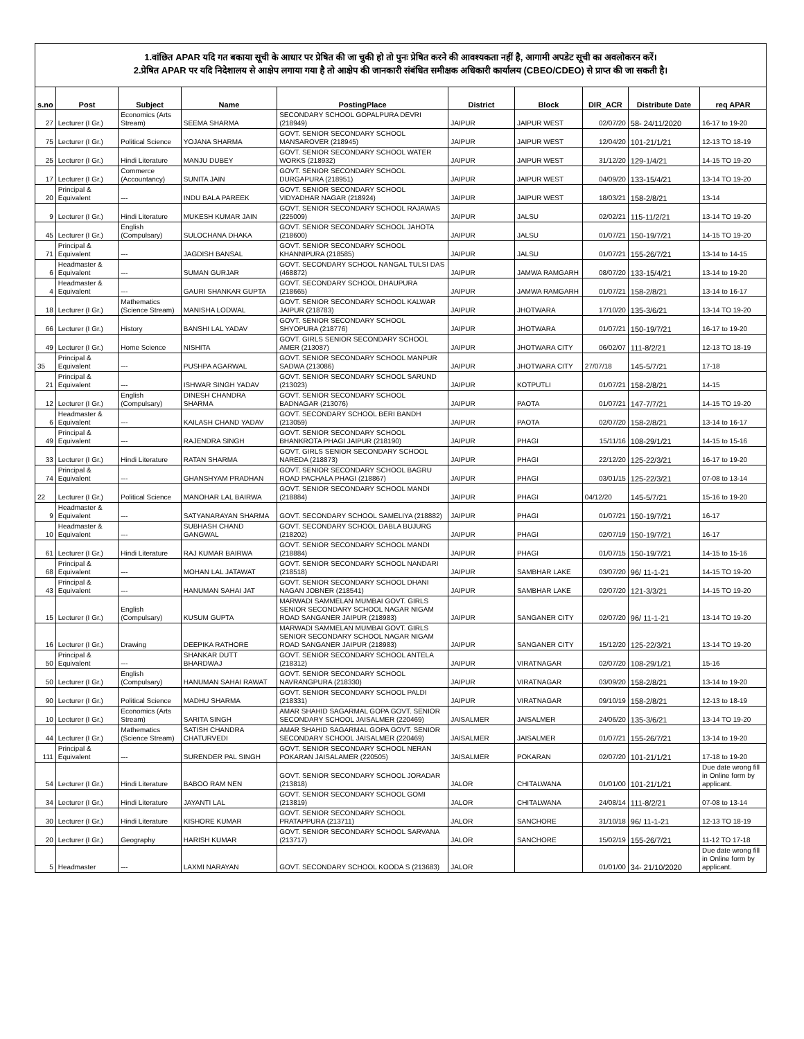1.वांछित APAR यदि गत बकाया सूची के आधार पर प्रेषित की जा चुकी हो तो पुनः प्रेषित करने की आवश्यकता नहीं है, आगामी अपडेट सूची का अवलोकरन करें।
2.प्रेषित APAR पर यदि निदेशालय से आक्षेप लगाया गया है तो आक्षेप की जानकारी संबंधित समीक्षक अधिकारी कार्यालय (CBEO/CDEO) से प्राप्त की जा सकती है।
| s.no | Post | Subject | Name | PostingPlace | District | Block | DIR_ACR | Distribute Date | req APAR |
| --- | --- | --- | --- | --- | --- | --- | --- | --- | --- |
| 27 | Lecturer (I Gr.) | Economics (Arts Stream) | SEEMA SHARMA | SECONDARY SCHOOL GOPALPURA DEVRI (218949) | JAIPUR | JAIPUR WEST | 02/07/20 | 58- 24/11/2020 | 16-17 to 19-20 |
| 75 | Lecturer (I Gr.) | Political Science | YOJANA SHARMA | GOVT. SENIOR SECONDARY SCHOOL MANSAROVER (218945) | JAIPUR | JAIPUR WEST | 12/04/20 | 101-21/1/21 | 12-13 TO 18-19 |
| 25 | Lecturer (I Gr.) | Hindi Literature | MANJU DUBEY | GOVT. SENIOR SECONDARY SCHOOL WATER WORKS (218932) | JAIPUR | JAIPUR WEST | 31/12/20 | 129-1/4/21 | 14-15 TO 19-20 |
| 17 | Lecturer (I Gr.) | Commerce (Accountancy) | SUNITA JAIN | GOVT. SENIOR SECONDARY SCHOOL DURGAPURA (218951) | JAIPUR | JAIPUR WEST | 04/09/20 | 133-15/4/21 | 13-14 TO 19-20 |
| 20 | Principal & Equivalent | --- | INDU BALA PAREEK | GOVT. SENIOR SECONDARY SCHOOL VIDYADHAR NAGAR (218924) | JAIPUR | JAIPUR WEST | 18/03/21 | 158-2/8/21 | 13-14 |
| 9 | Lecturer (I Gr.) | Hindi Literature | MUKESH KUMAR JAIN | GOVT. SENIOR SECONDARY SCHOOL RAJAWAS (225009) | JAIPUR | JALSU | 02/02/21 | 115-11/2/21 | 13-14 TO 19-20 |
| 45 | Lecturer (I Gr.) | English (Compulsary) | SULOCHANA DHAKA | GOVT. SENIOR SECONDARY SCHOOL JAHOTA (218600) | JAIPUR | JALSU | 01/07/21 | 150-19/7/21 | 14-15 TO 19-20 |
| 71 | Principal & Equivalent | --- | JAGDISH BANSAL | GOVT. SENIOR SECONDARY SCHOOL KHANNIPURA (218585) | JAIPUR | JALSU | 01/07/21 | 155-26/7/21 | 13-14 to 14-15 |
| 6 | Headmaster & Equivalent | --- | SUMAN GURJAR | GOVT. SECONDARY SCHOOL NANGAL TULSI DAS (468872) | JAIPUR | JAMWA RAMGARH | 08/07/20 | 133-15/4/21 | 13-14 to 19-20 |
| 4 | Headmaster & Equivalent | --- | GAURI SHANKAR GUPTA | GOVT. SECONDARY SCHOOL DHAUPURA (218665) | JAIPUR | JAMWA RAMGARH | 01/07/21 | 158-2/8/21 | 13-14 to 16-17 |
| 18 | Lecturer (I Gr.) | Mathematics (Science Stream) | MANISHA LODWAL | GOVT. SENIOR SECONDARY SCHOOL KALWAR JAIPUR (218783) | JAIPUR | JHOTWARA | 17/10/20 | 135-3/6/21 | 13-14 TO 19-20 |
| 66 | Lecturer (I Gr.) | History | BANSHI LAL YADAV | GOVT. SENIOR SECONDARY SCHOOL SHYOPURA (218776) | JAIPUR | JHOTWARA | 01/07/21 | 150-19/7/21 | 16-17 to 19-20 |
| 49 | Lecturer (I Gr.) | Home Science | NISHITA | GOVT. GIRLS SENIOR SECONDARY SCHOOL AMER (213087) | JAIPUR | JHOTWARA CITY | 06/02/07 | 111-8/2/21 | 12-13 TO 18-19 |
| 35 | Principal & Equivalent | --- | PUSHPA AGARWAL | GOVT. SENIOR SECONDARY SCHOOL MANPUR SADWA (213086) | JAIPUR | JHOTWARA CITY | 27/07/18 | 145-5/7/21 | 17-18 |
| 21 | Principal & Equivalent | --- | ISHWAR SINGH YADAV | GOVT. SENIOR SECONDARY SCHOOL SARUND (213023) | JAIPUR | KOTPUTLI | 01/07/21 | 158-2/8/21 | 14-15 |
| 12 | Lecturer (I Gr.) | English (Compulsary) | DINESH CHANDRA SHARMA | GOVT. SENIOR SECONDARY SCHOOL BADNAGAR (213076) | JAIPUR | PAOTA | 01/07/21 | 147-7/7/21 | 14-15 TO 19-20 |
| 6 | Headmaster & Equivalent | --- | KAILASH CHAND YADAV | GOVT. SECONDARY SCHOOL BERI BANDH (213059) | JAIPUR | PAOTA | 02/07/20 | 158-2/8/21 | 13-14 to 16-17 |
| 49 | Principal & Equivalent | --- | RAJENDRA SINGH | GOVT. SENIOR SECONDARY SCHOOL BHANKROTA PHAGI JAIPUR (218190) | JAIPUR | PHAGI | 15/11/16 | 108-29/1/21 | 14-15 to 15-16 |
| 33 | Lecturer (I Gr.) | Hindi Literature | RATAN SHARMA | GOVT. GIRLS SENIOR SECONDARY SCHOOL NAREDA (218873) | JAIPUR | PHAGI | 22/12/20 | 125-22/3/21 | 16-17 to 19-20 |
| 74 | Principal & Equivalent | --- | GHANSHYAM PRADHAN | GOVT. SENIOR SECONDARY SCHOOL BAGRU ROAD PACHALA PHAGI (218867) | JAIPUR | PHAGI | 03/01/15 | 125-22/3/21 | 07-08 to 13-14 |
| 22 | Lecturer (I Gr.) | Political Science | MANOHAR LAL BAIRWA | GOVT. SENIOR SECONDARY SCHOOL MANDI (218884) | JAIPUR | PHAGI | 04/12/20 | 145-5/7/21 | 15-16 to 19-20 |
| 9 | Headmaster & Equivalent | --- | SATYANARAYAN SHARMA | GOVT. SECONDARY SCHOOL SAMELIYA (218882) | JAIPUR | PHAGI | 01/07/21 | 150-19/7/21 | 16-17 |
| 10 | Headmaster & Equivalent | --- | SUBHASH CHAND GANGWAL | GOVT. SECONDARY SCHOOL DABLA BUJURG (218202) | JAIPUR | PHAGI | 02/07/19 | 150-19/7/21 | 16-17 |
| 61 | Lecturer (I Gr.) | Hindi Literature | RAJ KUMAR BAIRWA | GOVT. SENIOR SECONDARY SCHOOL MANDI (218884) | JAIPUR | PHAGI | 01/07/15 | 150-19/7/21 | 14-15 to 15-16 |
| 68 | Principal & Equivalent | --- | MOHAN LAL JATAWAT | GOVT. SENIOR SECONDARY SCHOOL NANDARI (218518) | JAIPUR | SAMBHAR LAKE | 03/07/20 | 96/ 11-1-21 | 14-15 TO 19-20 |
| 43 | Principal & Equivalent | --- | HANUMAN SAHAI JAT | GOVT. SENIOR SECONDARY SCHOOL DHANI NAGAN JOBNER (218541) | JAIPUR | SAMBHAR LAKE | 02/07/20 | 121-3/3/21 | 14-15 TO 19-20 |
| 15 | Lecturer (I Gr.) | English (Compulsary) | KUSUM GUPTA | MARWADI SAMMELAN MUMBAI GOVT. GIRLS SENIOR SECONDARY SCHOOL NAGAR NIGAM ROAD SANGANER JAIPUR (218983) | JAIPUR | SANGANER CITY | 02/07/20 | 96/ 11-1-21 | 13-14 TO 19-20 |
| 16 | Lecturer (I Gr.) | Drawing | DEEPIKA RATHORE | MARWADI SAMMELAN MUMBAI GOVT. GIRLS SENIOR SECONDARY SCHOOL NAGAR NIGAM ROAD SANGANER JAIPUR (218983) | JAIPUR | SANGANER CITY | 15/12/20 | 125-22/3/21 | 13-14 TO 19-20 |
| 50 | Principal & Equivalent | --- | SHANKAR DUTT BHARDWAJ | GOVT. SENIOR SECONDARY SCHOOL ANTELA (218312) | JAIPUR | VIRATNAGAR | 02/07/20 | 108-29/1/21 | 15-16 |
| 50 | Lecturer (I Gr.) | English (Compulsary) | HANUMAN SAHAI RAWAT | GOVT. SENIOR SECONDARY SCHOOL NAVRANGPURA (218330) | JAIPUR | VIRATNAGAR | 03/09/20 | 158-2/8/21 | 13-14 to 19-20 |
| 90 | Lecturer (I Gr.) | Political Science | MADHU SHARMA | GOVT. SENIOR SECONDARY SCHOOL PALDI (218331) | JAIPUR | VIRATNAGAR | 09/10/19 | 158-2/8/21 | 12-13 to 18-19 |
| 10 | Lecturer (I Gr.) | Economics (Arts Stream) | SARITA SINGH | AMAR SHAHID SAGARMAL GOPA GOVT. SENIOR SECONDARY SCHOOL JAISALMER (220469) | JAISALMER | JAISALMER | 24/06/20 | 135-3/6/21 | 13-14 TO 19-20 |
| 44 | Lecturer (I Gr.) | Mathematics (Science Stream) | SATISH CHANDRA CHATURVEDI | AMAR SHAHID SAGARMAL GOPA GOVT. SENIOR SECONDARY SCHOOL JAISALMER (220469) | JAISALMER | JAISALMER | 01/07/21 | 155-26/7/21 | 13-14 to 19-20 |
| 111 | Principal & Equivalent | --- | SURENDER PAL SINGH | GOVT. SENIOR SECONDARY SCHOOL NERAN POKARAN JAISALAMER (220505) | JAISALMER | POKARAN | 02/07/20 | 101-21/1/21 | 17-18 to 19-20 |
| 54 | Lecturer (I Gr.) | Hindi Literature | BABOO RAM NEN | GOVT. SENIOR SECONDARY SCHOOL JORADAR (213818) | JALOR | CHITALWANA | 01/01/00 | 101-21/1/21 | Due date wrong fill in Online form by applicant. |
| 34 | Lecturer (I Gr.) | Hindi Literature | JAYANTI LAL | GOVT. SENIOR SECONDARY SCHOOL GOMI (213819) | JALOR | CHITALWANA | 24/08/14 | 111-8/2/21 | 07-08 to 13-14 |
| 30 | Lecturer (I Gr.) | Hindi Literature | KISHORE KUMAR | GOVT. SENIOR SECONDARY SCHOOL PRATAPPURA (213711) | JALOR | SANCHORE | 31/10/18 | 96/ 11-1-21 | 12-13 TO 18-19 |
| 20 | Lecturer (I Gr.) | Geography | HARISH KUMAR | GOVT. SENIOR SECONDARY SCHOOL SARVANA (213717) | JALOR | SANCHORE | 15/02/19 | 155-26/7/21 | 11-12 TO 17-18 |
| 5 | Headmaster | --- | LAXMI NARAYAN | GOVT. SECONDARY SCHOOL KOODA S (213683) | JALOR | | 01/01/00 | 34- 21/10/2020 | Due date wrong fill in Online form by applicant. |